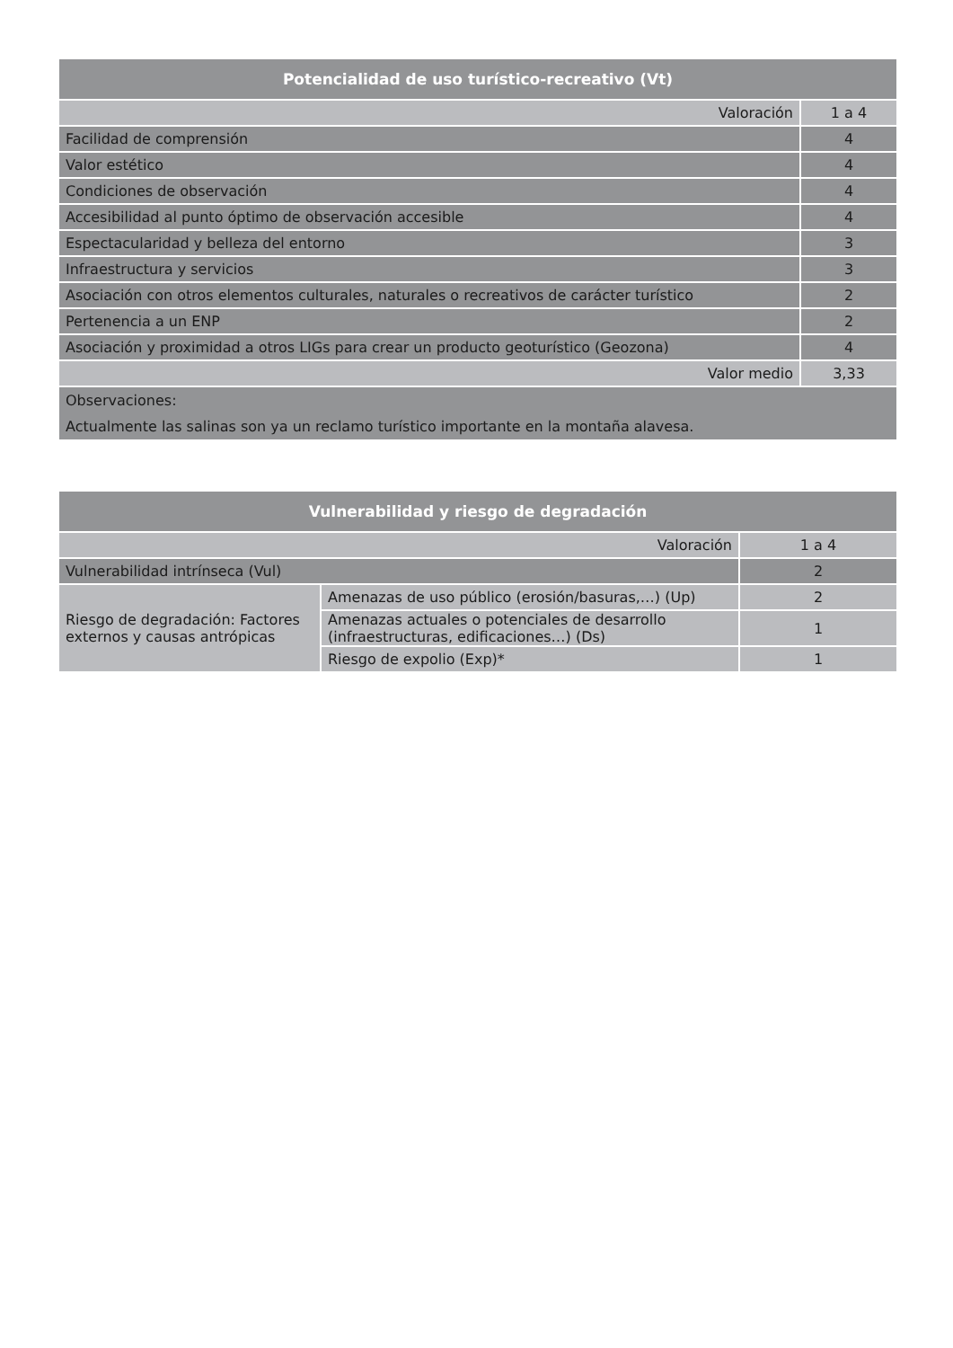| Potencialidad de uso turístico-recreativo (Vt) | |
| --- | --- |
| Valoración | 1 a 4 |
| Facilidad de comprensión | 4 |
| Valor estético | 4 |
| Condiciones de observación | 4 |
| Accesibilidad al punto óptimo de observación accesible | 4 |
| Espectacularidad y belleza del entorno | 3 |
| Infraestructura y servicios | 3 |
| Asociación con otros elementos culturales, naturales o recreativos de carácter turístico | 2 |
| Pertenencia a un ENP | 2 |
| Asociación y proximidad a otros LIGs para crear un producto geoturístico (Geozona) | 4 |
| Valor medio | 3,33 |
| Observaciones: Actualmente las salinas son ya un reclamo turístico importante en la montaña alavesa. | |
| Vulnerabilidad y riesgo de degradación | | |
| --- | --- | --- |
| Valoración | | 1 a 4 |
| Vulnerabilidad intrínseca (Vul) | | 2 |
| Riesgo de degradación: Factores externos y causas antrópicas | Amenazas de uso público (erosión/basuras,…) (Up) | 2 |
| | Amenazas actuales o potenciales de desarrollo (infraestructuras, edificaciones…) (Ds) | 1 |
| | Riesgo de expolio (Exp)* | 1 |